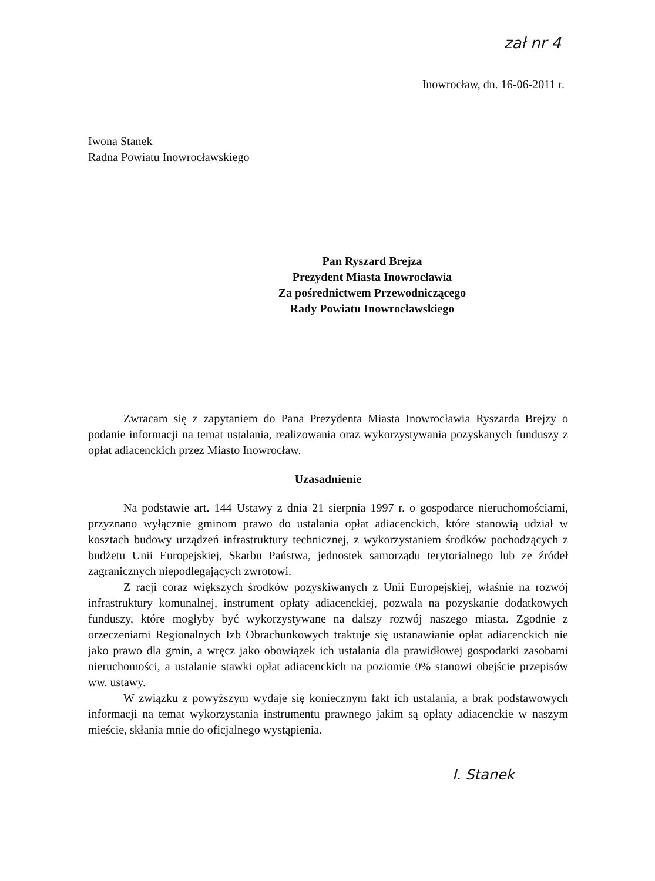zał nr 4
Inowrocław, dn. 16-06-2011 r.
Iwona Stanek
Radna Powiatu Inowrocławskiego
Pan Ryszard Brejza
Prezydent Miasta Inowrocławia
Za pośrednictwem Przewodniczącego
Rady Powiatu Inowrocławskiego
Zwracam się z zapytaniem do Pana Prezydenta Miasta Inowrocławia Ryszarda Brejzy o podanie informacji na temat ustalania, realizowania oraz wykorzystywania pozyskanych funduszy z opłat adiacenckich przez Miasto Inowrocław.
Uzasadnienie
Na podstawie art. 144 Ustawy z dnia 21 sierpnia 1997 r. o gospodarce nieruchomościami, przyznano wyłącznie gminom prawo do ustalania opłat adiacenckich, które stanowią udział w kosztach budowy urządzeń infrastruktury technicznej, z wykorzystaniem środków pochodzących z budżetu Unii Europejskiej, Skarbu Państwa, jednostek samorządu terytorialnego lub ze źródeł zagranicznych niepodlegających zwrotowi.
Z racji coraz większych środków pozyskiwanych z Unii Europejskiej, właśnie na rozwój infrastruktury komunalnej, instrument opłaty adiacenckiej, pozwala na pozyskanie dodatkowych funduszy, które mogłyby być wykorzystywane na dalszy rozwój naszego miasta. Zgodnie z orzeczeniami Regionalnych Izb Obrachunkowych traktuje się ustanawianie opłat adiacenckich nie jako prawo dla gmin, a wręcz jako obowiązek ich ustalania dla prawidłowej gospodarki zasobami nieruchomości, a ustalanie stawki opłat adiacenckich na poziomie 0% stanowi obejście przepisów ww. ustawy.
W związku z powyższym wydaje się koniecznym fakt ich ustalania, a brak podstawowych informacji na temat wykorzystania instrumentu prawnego jakim są opłaty adiacenckie w naszym mieście, skłania mnie do oficjalnego wystąpienia.
I. Stanek